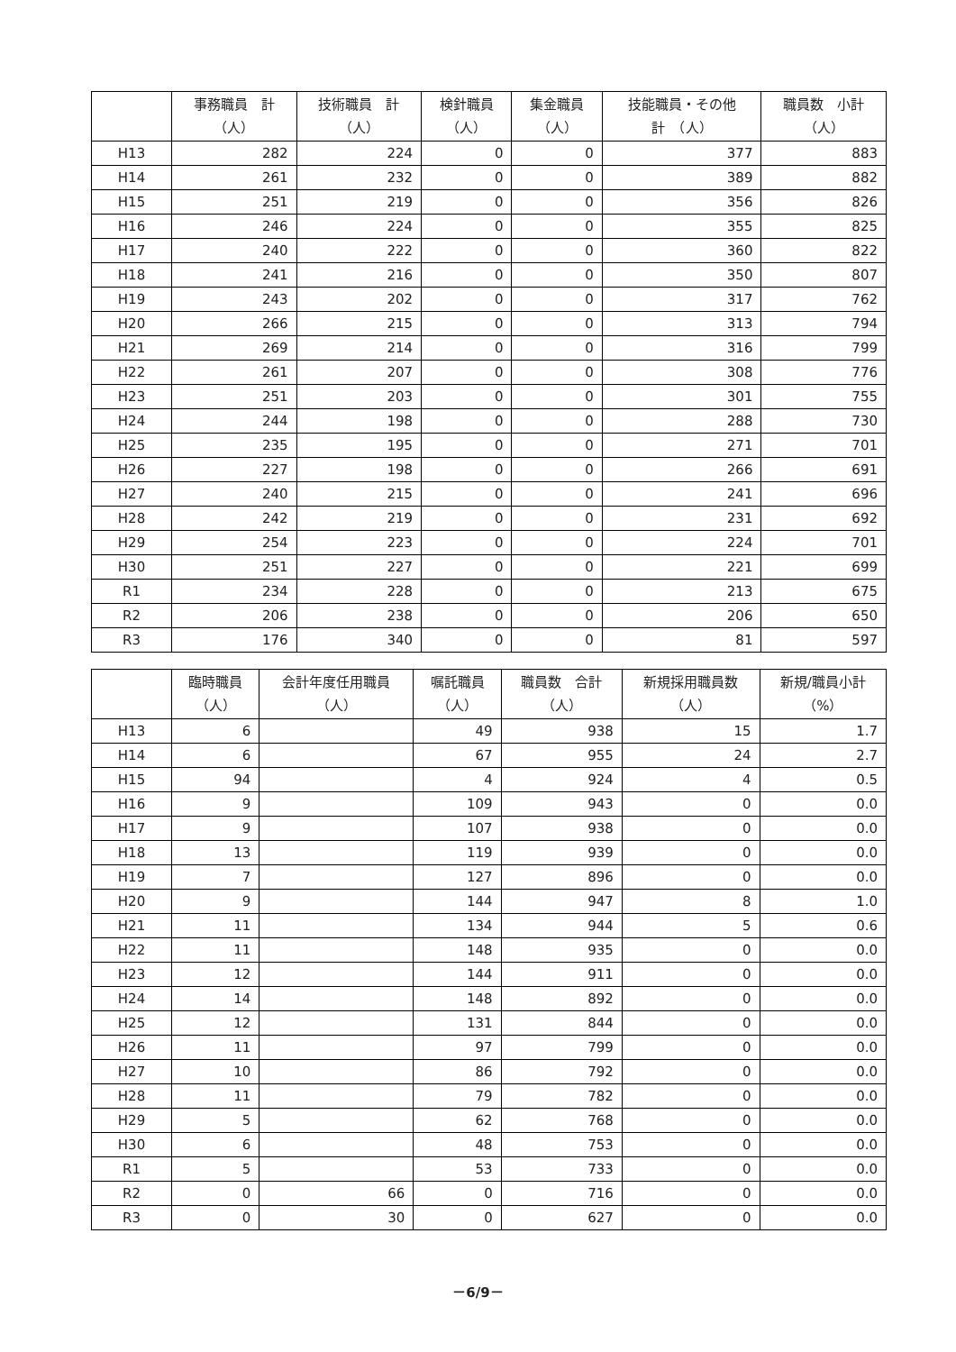| | 事務職員 計 （人） | 技術職員 計 （人） | 検針職員 （人） | 集金職員 （人） | 技能職員・その他 計 （人） | 職員数 小計 （人） |
| --- | --- | --- | --- | --- | --- | --- |
| H13 | 282 | 224 | 0 | 0 | 377 | 883 |
| H14 | 261 | 232 | 0 | 0 | 389 | 882 |
| H15 | 251 | 219 | 0 | 0 | 356 | 826 |
| H16 | 246 | 224 | 0 | 0 | 355 | 825 |
| H17 | 240 | 222 | 0 | 0 | 360 | 822 |
| H18 | 241 | 216 | 0 | 0 | 350 | 807 |
| H19 | 243 | 202 | 0 | 0 | 317 | 762 |
| H20 | 266 | 215 | 0 | 0 | 313 | 794 |
| H21 | 269 | 214 | 0 | 0 | 316 | 799 |
| H22 | 261 | 207 | 0 | 0 | 308 | 776 |
| H23 | 251 | 203 | 0 | 0 | 301 | 755 |
| H24 | 244 | 198 | 0 | 0 | 288 | 730 |
| H25 | 235 | 195 | 0 | 0 | 271 | 701 |
| H26 | 227 | 198 | 0 | 0 | 266 | 691 |
| H27 | 240 | 215 | 0 | 0 | 241 | 696 |
| H28 | 242 | 219 | 0 | 0 | 231 | 692 |
| H29 | 254 | 223 | 0 | 0 | 224 | 701 |
| H30 | 251 | 227 | 0 | 0 | 221 | 699 |
| R1 | 234 | 228 | 0 | 0 | 213 | 675 |
| R2 | 206 | 238 | 0 | 0 | 206 | 650 |
| R3 | 176 | 340 | 0 | 0 | 81 | 597 |
| | 臨時職員 （人） | 会計年度任用職員 （人） | 嘱託職員 （人） | 職員数 合計 （人） | 新規採用職員数 （人） | 新規/職員小計 （%） |
| --- | --- | --- | --- | --- | --- | --- |
| H13 | 6 | | 49 | 938 | 15 | 1.7 |
| H14 | 6 | | 67 | 955 | 24 | 2.7 |
| H15 | 94 | | 4 | 924 | 4 | 0.5 |
| H16 | 9 | | 109 | 943 | 0 | 0.0 |
| H17 | 9 | | 107 | 938 | 0 | 0.0 |
| H18 | 13 | | 119 | 939 | 0 | 0.0 |
| H19 | 7 | | 127 | 896 | 0 | 0.0 |
| H20 | 9 | | 144 | 947 | 8 | 1.0 |
| H21 | 11 | | 134 | 944 | 5 | 0.6 |
| H22 | 11 | | 148 | 935 | 0 | 0.0 |
| H23 | 12 | | 144 | 911 | 0 | 0.0 |
| H24 | 14 | | 148 | 892 | 0 | 0.0 |
| H25 | 12 | | 131 | 844 | 0 | 0.0 |
| H26 | 11 | | 97 | 799 | 0 | 0.0 |
| H27 | 10 | | 86 | 792 | 0 | 0.0 |
| H28 | 11 | | 79 | 782 | 0 | 0.0 |
| H29 | 5 | | 62 | 768 | 0 | 0.0 |
| H30 | 6 | | 48 | 753 | 0 | 0.0 |
| R1 | 5 | | 53 | 733 | 0 | 0.0 |
| R2 | 0 | 66 | 0 | 716 | 0 | 0.0 |
| R3 | 0 | 30 | 0 | 627 | 0 | 0.0 |
－6/9－